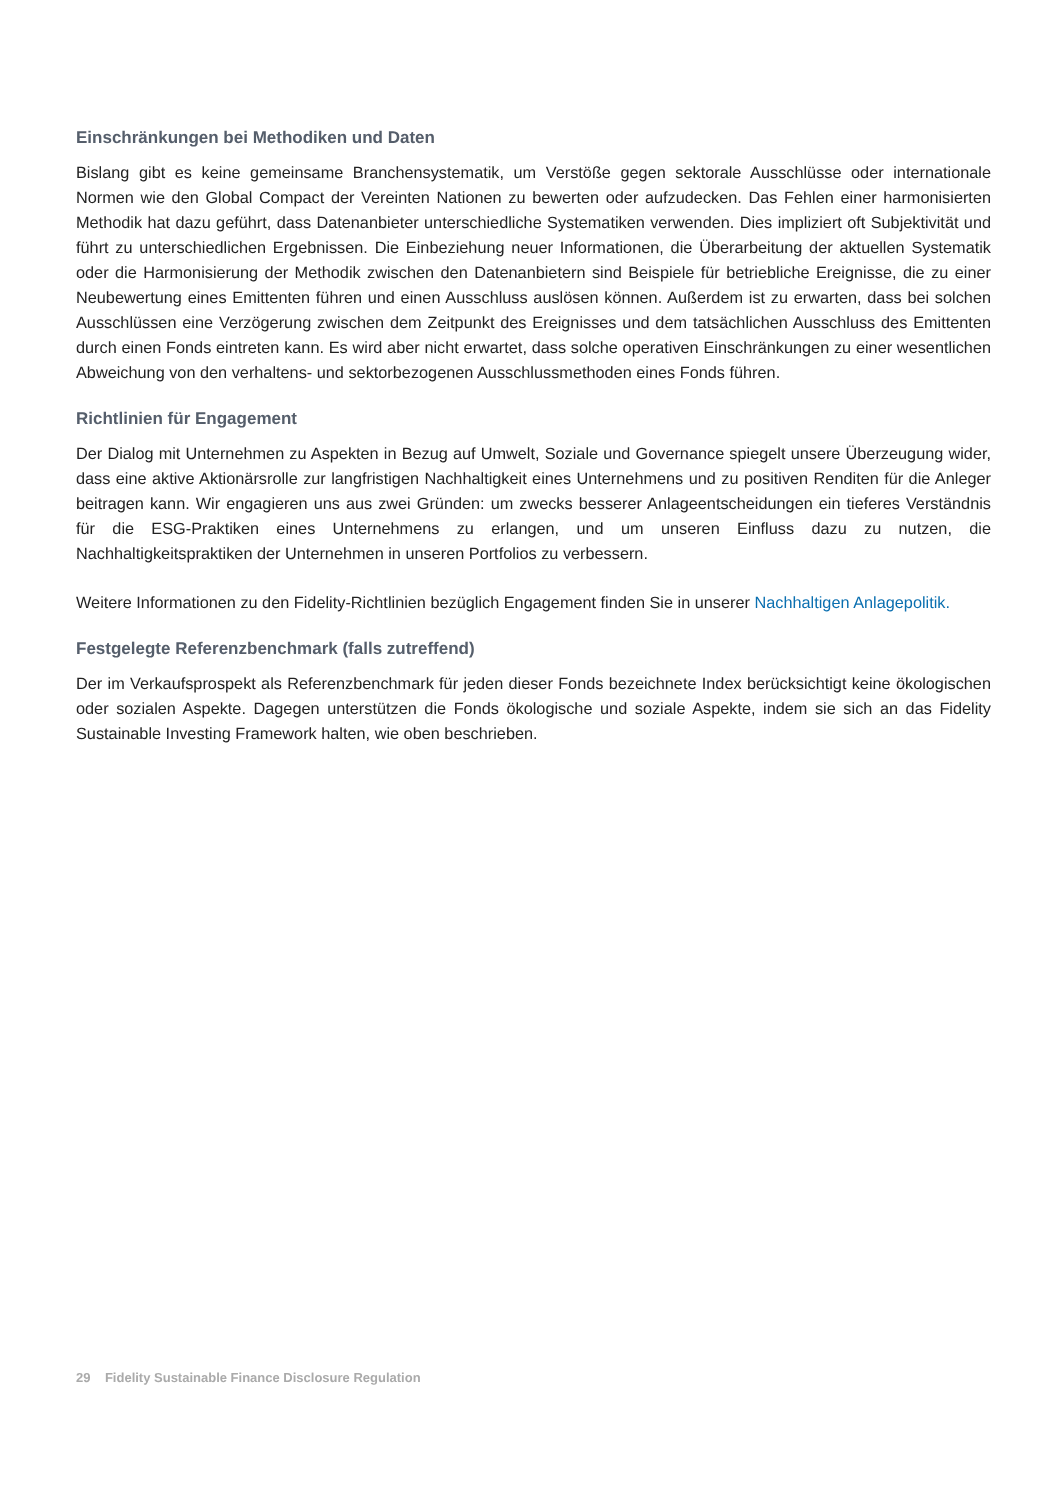Einschränkungen bei Methodiken und Daten
Bislang gibt es keine gemeinsame Branchensystematik, um Verstöße gegen sektorale Ausschlüsse oder internationale Normen wie den Global Compact der Vereinten Nationen zu bewerten oder aufzudecken. Das Fehlen einer harmonisierten Methodik hat dazu geführt, dass Datenanbieter unterschiedliche Systematiken verwenden. Dies impliziert oft Subjektivität und führt zu unterschiedlichen Ergebnissen. Die Einbeziehung neuer Informationen, die Überarbeitung der aktuellen Systematik oder die Harmonisierung der Methodik zwischen den Datenanbietern sind Beispiele für betriebliche Ereignisse, die zu einer Neubewertung eines Emittenten führen und einen Ausschluss auslösen können. Außerdem ist zu erwarten, dass bei solchen Ausschlüssen eine Verzögerung zwischen dem Zeitpunkt des Ereignisses und dem tatsächlichen Ausschluss des Emittenten durch einen Fonds eintreten kann. Es wird aber nicht erwartet, dass solche operativen Einschränkungen zu einer wesentlichen Abweichung von den verhaltens- und sektorbezogenen Ausschlussmethoden eines Fonds führen.
Richtlinien für Engagement
Der Dialog mit Unternehmen zu Aspekten in Bezug auf Umwelt, Soziale und Governance spiegelt unsere Überzeugung wider, dass eine aktive Aktionärsrolle zur langfristigen Nachhaltigkeit eines Unternehmens und zu positiven Renditen für die Anleger beitragen kann. Wir engagieren uns aus zwei Gründen: um zwecks besserer Anlageentscheidungen ein tieferes Verständnis für die ESG-Praktiken eines Unternehmens zu erlangen, und um unseren Einfluss dazu zu nutzen, die Nachhaltigkeitspraktiken der Unternehmen in unseren Portfolios zu verbessern.
Weitere Informationen zu den Fidelity-Richtlinien bezüglich Engagement finden Sie in unserer Nachhaltigen Anlagepolitik.
Festgelegte Referenzbenchmark (falls zutreffend)
Der im Verkaufsprospekt als Referenzbenchmark für jeden dieser Fonds bezeichnete Index berücksichtigt keine ökologischen oder sozialen Aspekte. Dagegen unterstützen die Fonds ökologische und soziale Aspekte, indem sie sich an das Fidelity Sustainable Investing Framework halten, wie oben beschrieben.
29 Fidelity Sustainable Finance Disclosure Regulation